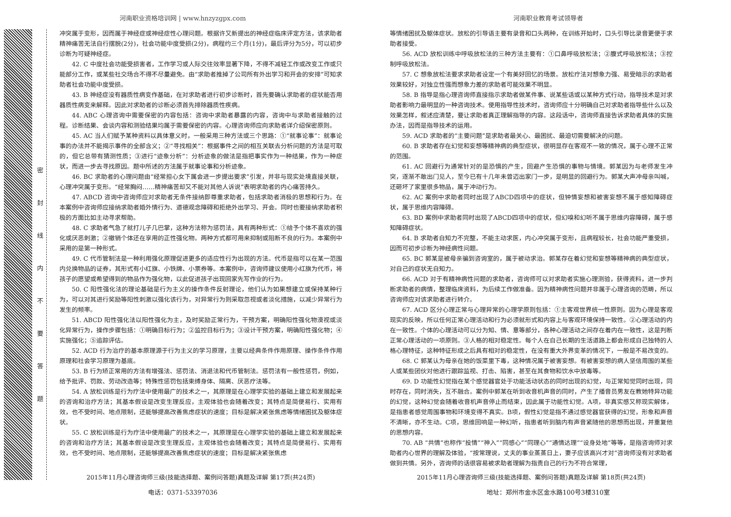河南职业资格培训网 | www.hnzyzgpx.com
河南职业教育考试领导者
密封线内不要答题
冲突属于变形，因而属于神经症或神经症性心理问题。根据许又新提出的神经症临床评定方法，该求助者精神痛苦无法自行摆脱(2分)，社会功能中度受损(2分)，病程约三个月(1分)，最后评分为5分，可以初步诊断为可疑神经症。
42. C 中度社会功能受损害者，工作学习或人际交往效率显著下降，不得不减轻工作或改变工作或只能部分工作，或某些社交场合不得不尽量避免。由“求助者推掉了公司所有外出学习和开会的安排”可知求助者社会功能中度受损。
43. B 神经症没有器质性病变作基础，在对求助者进行初步诊断时，首先要确认求助者的症状能否用器质性病变来解释。因此对求助者的诊断必须首先排除器质性疾病。
44. ABC 心理咨询中需要保密的内容包括：咨询中求助者暴露的内容，咨询中与求助者接触的过程。诊断结果、会谈内容和测验结果均属于需要保密的内容。心理咨询师应向求助者详介绍保密原则。
45. AC 当人们赋予某种资料以具体意义时，一般采用三种方法或三个思路：①“就事论事”：就事论事的办法并不能揭示事件的全部含义；②“寻找相关”：根据事件之间的相互关联去分析问题的方法是可取的，但它总带有猜测性质；③进行“迹象分析”：分析迹象的做法是指把事实作为一种结果，作为一种症状，而进一步去寻找原因。题中所述的方法属于就事论事和分析迹象。
46. BC 求助者的心理问题由“经常担心女下属会进一步提出要求”引发，并非与现实处境直接关联，心理冲突属于变形。“经常胸闷……精神痛苦却又不能对其他人诉说”表明求助者的内心痛苦持久。
47. ABCD 咨询中咨询师应对求助者无条件接纳即尊重求助者，包括求助者消极的思想和行为。在本案例中咨询师应接纳求助者婚外情行为、道德观念障碍和拒绝外出学习、开会。同时也要接纳求助者积极的方面比如主动寻求帮助。
48. C 求助者气急了就打儿子几巴掌，这种方法称为惩罚法，具有两种形式：①给予个体不喜欢的强化或厌恶刺激；②撤销个体还在享用的正性强化物。两种方式都可用来抑制或阻断不良的行为。本案例中采用的是第一种形式。
49. C 代币管制法是一种利用强化原理促进更多的适应性行为出现的方法。代币是指可以在某一范围内兑换物品的证券，其形式有小红旗、小铁牌、小票券等。本案例中，咨询师建议使用小红旗为代币，将孩子的愿望或希望得到的物品作为强化物，以此促进孩子出现回家先写作业的行为。
50. C 阳性强化法的理论基础是行为主义的操作条件反射理论，他们认为如果想建立或保持某种行为，可以对其进行奖励等阳性刺激以强化该行为，对异常行为则采取忽视或者淡化措施，以减少异常行为发生的频率。
51. ABCD 阳性强化法以阳性强化为主，及时奖励正常行为，干预方案，明确阳性强化物漠视或淡化异常行为，操作步骤包括：①明确目标行为；②监控目标行为；③设计干预方案，明确阳性强化物；④实施强化；⑤追踪评估。
52. ACD 行为治疗的基本原理源于行为主义的学习原理，主要以经典条件作用原理、操作条件作用原理和社会学习原理为基底。
53. B 行为矫正常用的方法有增强法、惩罚法、消退法和代币管制法。惩罚法有一般性惩罚，例如，给予批评、罚款、劳动改造等；特殊性惩罚包括束缚身体、隔离、厌恶疗法等。
54. A 放松训练是行为疗法中使用最广的技术之一，其原理是在心理学实验的基础上建立和发展起来的咨询和治疗方法；其基本假设是改变生理反应，主观体验也会随着改变；其特点是简便易行、实用有效，也不受时间、地点限制，还能够提高改善焦虑症状的速度；目标是解决紧张焦虑等情绪困扰及躯体症状。
55. C 放松训练是行为疗法中使用最广的技术之一，其原理是在心理学实验的基础上建立和发展起来的咨询和治疗方法；其基本假设是改变生理反应，主观体验也会随着改变；其特点是简便易行、实用有效，也不受时间、地点限制，还能够提高改善焦虑症状的速度；目标是解决紧张焦虑
等情绪困扰及躯体症状。放松的引导语主要有录音和口头两种，在训练开始时，口头引导比录音更便于求助者接受。
56. ACD 放松训练中呼吸放松法的三种方法主要有：①口鼻呼吸放松法；②腹式呼吸放松法；③控制呼吸放松法。
57. C 想象放松法要求求助者设定一个有美好回忆的场景。放松疗法对想象力强、易受暗示的求助者效果较好，对独立性强而想象力差的求助者可能效果不明显。
58. B 指导是指心理咨询师直接指示求助者做某件事、说某些话或以某种方式行动，指导技术是对求助者影响力最明显的一种咨询技术。使用指导性技术时，咨询师应十分明确自己对求助者指导些什么以及效果怎样，叙述应清楚，要让求助者真正理解指导的内容。这段话中，咨询师直接告诉求助者具体的实施办法，因而是指导技术的运用。
59. ACD 求助者的“主要问题”是求助者最关心、最困扰、最迫切需要解决的问题。
60. B 求助者存在幻觉和妄想等精神病的典型症状，很明显存在客观不一致的情况，属于心理不正常的范围。
61. AC 回避行为通常针对的是恐惧的产生，回避产生恐惧的事物与情境。郭某因为与老师发生冲突，逐渐不敢出门见人，至今已有十几年未曾迈出家门一步，是明显的回避行为。郭某大声冲母亲叫喊，还砸坏了家里很多物品，属于冲动行为。
62. AC 案例中求助者同时出现了ABCD四项中的症状，但钟情妄想和被害妄想不属于感知障碍症状，属于思维内容障碍。
63. BD 案例中求助者同时出现了ABCD四项中的症状，但幻嗅和幻听不属于思维内容障碍，属于感知障碍症状。
64. B 求助者自知力不完整，不能主动求医，内心冲突属于变形，且病程较长，社会功能严重受损，因而可初步诊断为神经病性问题。
65. BC 郭某是被母亲骗到咨询室的，属于被动求治。郭某存在着幻觉和妄想等精神病的典型症状，对自己的症状无自知力。
66. ACD 对于有精神病性问题的求助者，咨询师可以对求助者实施心理测验，获得资料，进一步判断求助者的病情，整理临床资料，为后续工作做准备。因为精神病性问题并非属于心理咨询的范畴，所以咨询师应对该求助者进行转介。
67. ACD 区分心理正常与心理异常的心理学原则包括：①主客观世界统一性原则。因为心理是客观现实的反映，所以任何正常心理活动和行为必须就形式和内容上与客观环境保持一致性。②心理活动的内在一致性。个体的心理活动可以分为知、情、意等部分，各种心理活动之间存在着内在一致性，这是判断正常心理活动的一项原则。③人格的相对稳定性。每个人在自己长期的生活道路上都会形成自己独特的人格心理特征，这种特征形成之后具有相对的稳定性，在没有重大外界变革的情况下，一般是不易改变的。
68. C 郭某认为母亲在她的饭菜里下毒，这种情况属于被害妄想。有被害妄想的病人坚信周围的某些人或某些团伙对他进行跟踪监视、打击、陷害，甚至在其食物和饮水中放毒等。
69. D 功能性幻觉指在某个感觉器官处于功能活动状态的同时出现的幻觉，与正常知觉同时出现，同时存在，同时消失，互不融合。案例中郭某在听到收音机声音的同时，产生了播音员男友在教她特异功能的幻觉，这种幻觉会随着收音机声音停止而结束，因此属于功能性幻觉。A项，非真实感又称现实解体，是指患者感觉周围事物和环境变得不真实。B项，假性幻觉是指不通过感觉器官获得的幻觉，形象和声音不清晰，亦不生动。C项，思维回响是一种幻听，指患者听到脑内有声音紧随他的思想而出现，并重复他的思想内容。
70. AB “共情”也称作“投情”“神入”“同感心”“同理心”“通情达理”“设身处地”等等，是指咨询师对求助者内心世界的理解及体验，“按常理说，丈夫的事业蒸蒸日上，妻子应该高兴才对”咨询师没有对求助者做到共情。另外，咨询师的话很容易被求助者理解为指责自己的行为不符合常理，
2015年11月心理咨询师三级(技能选择题、案例问答题)真题及详解 第17页(共24页) 2015年11月心理咨询师三级(技能选择题、案例问答题)真题及详解 第18页(共24页)
电话：0371-53397036 地址：郑州市金水区金水路100号3楼310室